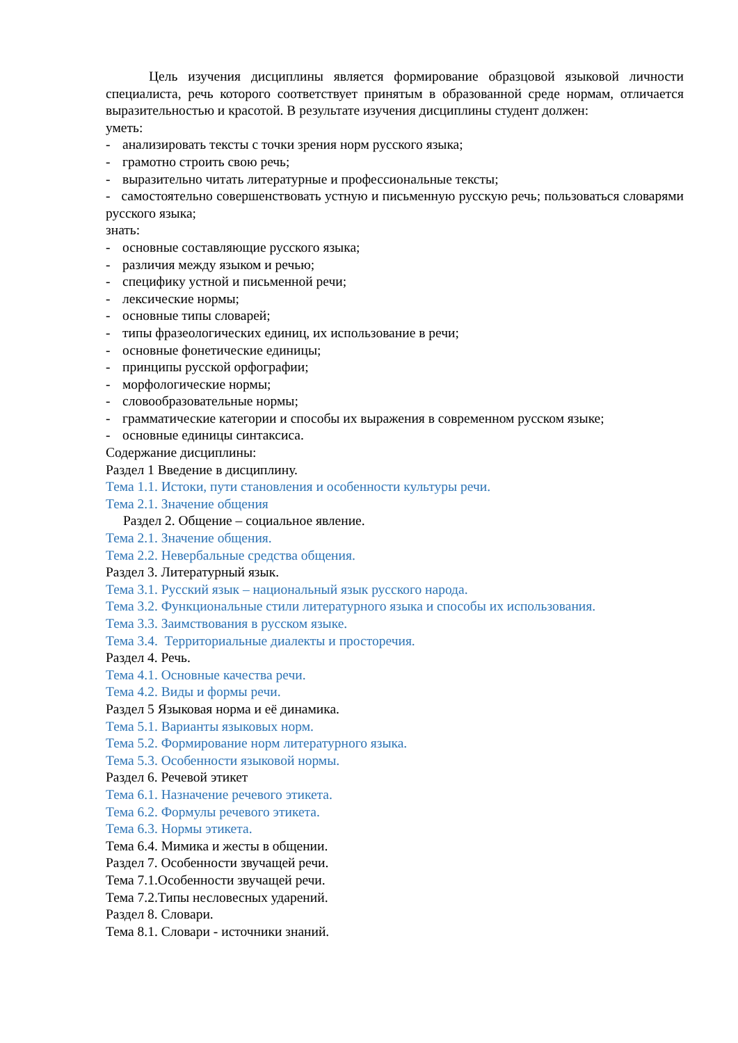Цель изучения дисциплины является формирование образцовой языковой личности специалиста, речь которого соответствует принятым в образованной среде нормам, отличается выразительностью и красотой. В результате изучения дисциплины студент должен:
уметь:
- анализировать тексты с точки зрения норм русского языка;
- грамотно строить свою речь;
- выразительно читать литературные и профессиональные тексты;
- самостоятельно совершенствовать устную и письменную русскую речь; пользоваться словарями русского языка;
знать:
- основные составляющие русского языка;
- различия между языком и речью;
- специфику устной и письменной речи;
- лексические нормы;
- основные типы словарей;
- типы фразеологических единиц, их использование в речи;
- основные фонетические единицы;
- принципы русской орфографии;
- морфологические нормы;
- словообразовательные нормы;
- грамматические категории и способы их выражения в современном русском языке;
- основные единицы синтаксиса.
Содержание дисциплины:
Раздел 1 Введение в дисциплину.
Тема 1.1. Истоки, пути становления и особенности культуры речи.
Тема 2.1. Значение общения
Раздел 2. Общение – социальное явление.
Тема 2.1. Значение общения.
Тема 2.2. Невербальные средства общения.
Раздел 3. Литературный язык.
Тема 3.1. Русский язык – национальный язык русского народа.
Тема 3.2. Функциональные стили литературного языка и способы их использования.
Тема 3.3. Заимствования в русском языке.
Тема 3.4. Территориальные диалекты и просторечия.
Раздел 4. Речь.
Тема 4.1. Основные качества речи.
Тема 4.2. Виды и формы речи.
Раздел 5 Языковая норма и её динамика.
Тема 5.1. Варианты языковых норм.
Тема 5.2. Формирование норм литературного языка.
Тема 5.3. Особенности языковой нормы.
Раздел 6. Речевой этикет
Тема 6.1. Назначение речевого этикета.
Тема 6.2. Формулы речевого этикета.
Тема 6.3. Нормы этикета.
Тема 6.4. Мимика и жесты в общении.
Раздел 7. Особенности звучащей речи.
Тема 7.1.Особенности звучащей речи.
Тема 7.2.Типы несловесных ударений.
Раздел 8. Словари.
Тема 8.1. Словари - источники знаний.